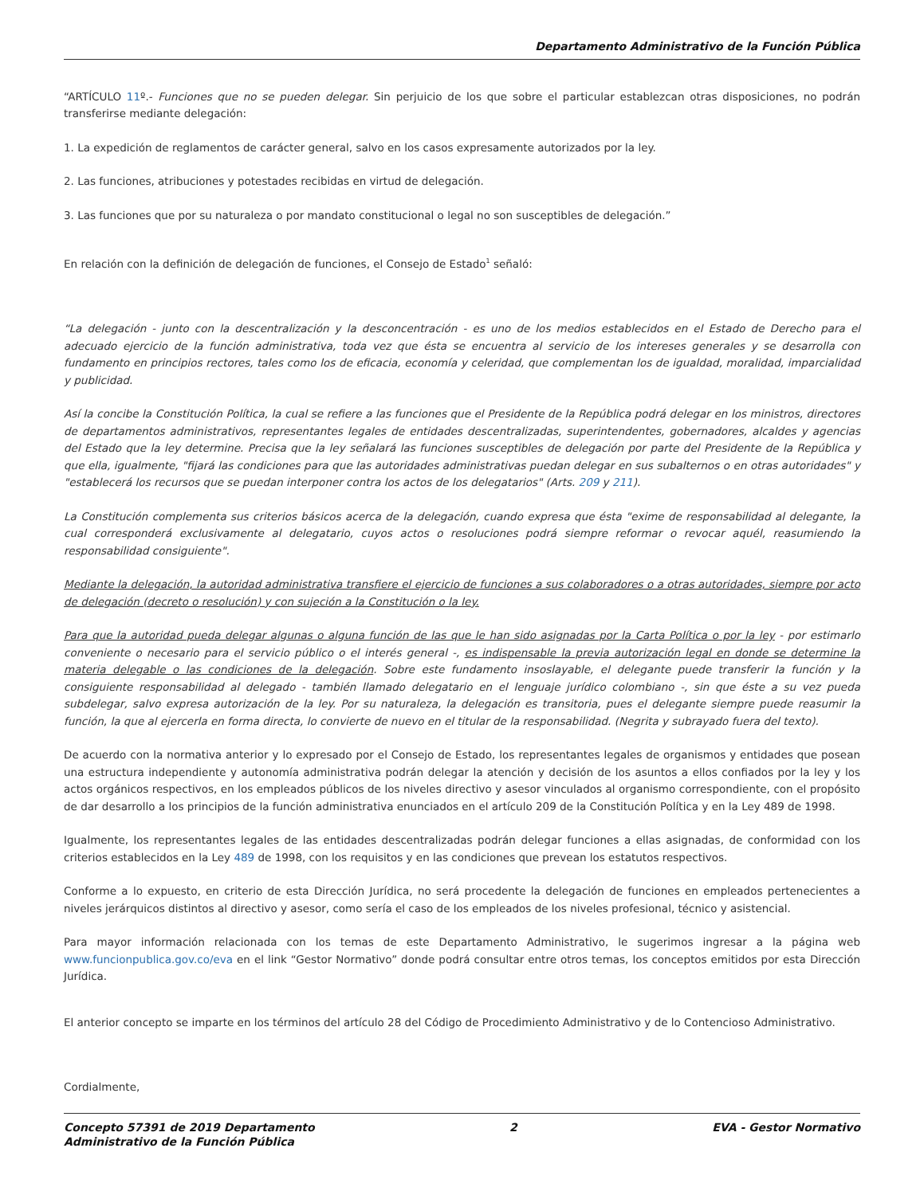Departamento Administrativo de la Función Pública
“ARTÍCULO 11º.- Funciones que no se pueden delegar. Sin perjuicio de los que sobre el particular establezcan otras disposiciones, no podrán transferirse mediante delegación:
1. La expedición de reglamentos de carácter general, salvo en los casos expresamente autorizados por la ley.
2. Las funciones, atribuciones y potestades recibidas en virtud de delegación.
3. Las funciones que por su naturaleza o por mandato constitucional o legal no son susceptibles de delegación.”
En relación con la definición de delegación de funciones, el Consejo de Estado<sup>1</sup> señaló:
“La delegación - junto con la descentralización y la desconcentración - es uno de los medios establecidos en el Estado de Derecho para el adecuado ejercicio de la función administrativa, toda vez que ésta se encuentra al servicio de los intereses generales y se desarrolla con fundamento en principios rectores, tales como los de eficacia, economía y celeridad, que complementan los de igualdad, moralidad, imparcialidad y publicidad.
Así la concibe la Constitución Política, la cual se refiere a las funciones que el Presidente de la República podrá delegar en los ministros, directores de departamentos administrativos, representantes legales de entidades descentralizadas, superintendentes, gobernadores, alcaldes y agencias del Estado que la ley determine. Precisa que la ley señalará las funciones susceptibles de delegación por parte del Presidente de la República y que ella, igualmente, "fijará las condiciones para que las autoridades administrativas puedan delegar en sus subalternos o en otras autoridades" y "establecerá los recursos que se puedan interponer contra los actos de los delegatarios" (Arts. 209 y 211).
La Constitución complementa sus criterios básicos acerca de la delegación, cuando expresa que ésta "exime de responsabilidad al delegante, la cual corresponderá exclusivamente al delegatario, cuyos actos o resoluciones podrá siempre reformar o revocar aquél, reasumiendo la responsabilidad consiguiente".
Mediante la delegación, la autoridad administrativa transfiere el ejercicio de funciones a sus colaboradores o a otras autoridades, siempre por acto de delegación (decreto o resolución) y con sujeción a la Constitución o la ley.
Para que la autoridad pueda delegar algunas o alguna función de las que le han sido asignadas por la Carta Política o por la ley - por estimarlo conveniente o necesario para el servicio público o el interés general -, es indispensable la previa autorización legal en donde se determine la materia delegable o las condiciones de la delegación. Sobre este fundamento insoslayable, el delegante puede transferir la función y la consiguiente responsabilidad al delegado - también llamado delegatario en el lenguaje jurídico colombiano -, sin que éste a su vez pueda subdelegar, salvo expresa autorización de la ley. Por su naturaleza, la delegación es transitoria, pues el delegante siempre puede reasumir la función, la que al ejercerla en forma directa, lo convierte de nuevo en el titular de la responsabilidad. (Negrita y subrayado fuera del texto).
De acuerdo con la normativa anterior y lo expresado por el Consejo de Estado, los representantes legales de organismos y entidades que posean una estructura independiente y autonomía administrativa podrán delegar la atención y decisión de los asuntos a ellos confiados por la ley y los actos orgánicos respectivos, en los empleados públicos de los niveles directivo y asesor vinculados al organismo correspondiente, con el propósito de dar desarrollo a los principios de la función administrativa enunciados en el artículo 209 de la Constitución Política y en la Ley 489 de 1998.
Igualmente, los representantes legales de las entidades descentralizadas podrán delegar funciones a ellas asignadas, de conformidad con los criterios establecidos en la Ley 489 de 1998, con los requisitos y en las condiciones que prevean los estatutos respectivos.
Conforme a lo expuesto, en criterio de esta Dirección Jurídica, no será procedente la delegación de funciones en empleados pertenecientes a niveles jerárquicos distintos al directivo y asesor, como sería el caso de los empleados de los niveles profesional, técnico y asistencial.
Para mayor información relacionada con los temas de este Departamento Administrativo, le sugerimos ingresar a la página web www.funcionpublica.gov.co/eva en el link “Gestor Normativo” donde podrá consultar entre otros temas, los conceptos emitidos por esta Dirección Jurídica.
El anterior concepto se imparte en los términos del artículo 28 del Código de Procedimiento Administrativo y de lo Contencioso Administrativo.
Cordialmente,
Concepto 57391 de 2019 Departamento
Administrativo de la Función Pública
2 EVA - Gestor Normativo